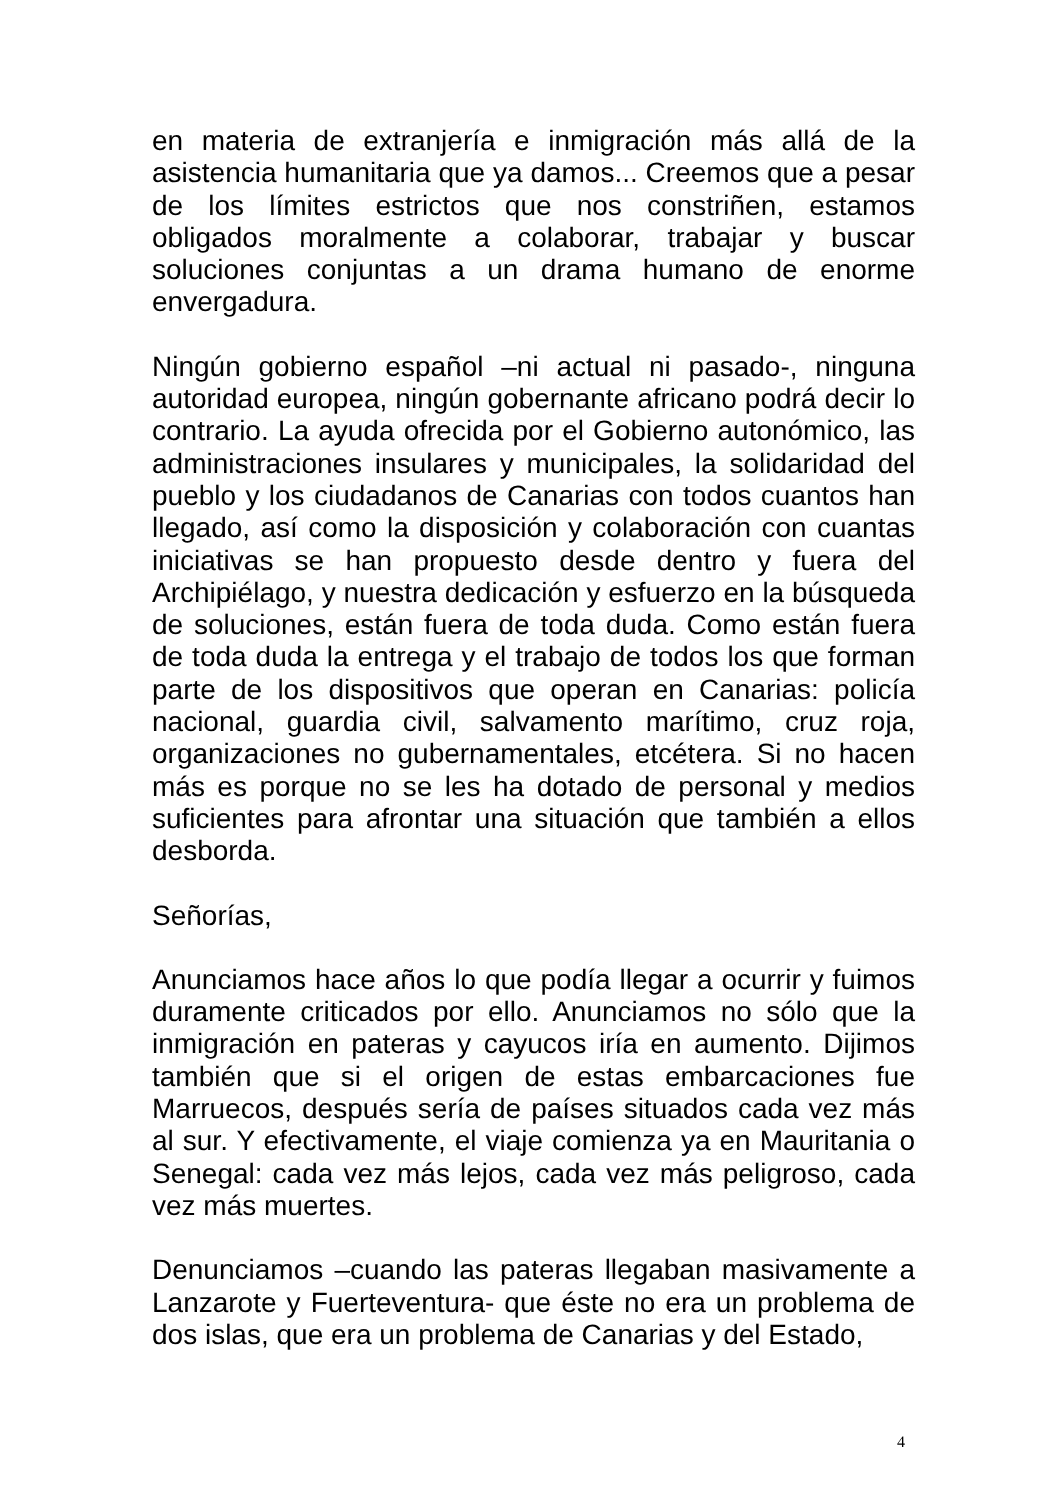en materia de extranjería e inmigración más allá de la asistencia humanitaria que ya damos... Creemos que a pesar de los límites estrictos que nos constriñen, estamos obligados moralmente a colaborar, trabajar y buscar soluciones conjuntas a un drama humano de enorme envergadura.
Ningún gobierno español –ni actual ni pasado-, ninguna autoridad europea, ningún gobernante africano podrá decir lo contrario. La ayuda ofrecida por el Gobierno autonómico, las administraciones insulares y municipales, la solidaridad del pueblo y los ciudadanos de Canarias con todos cuantos han llegado, así como la disposición y colaboración con cuantas iniciativas se han propuesto desde dentro y fuera del Archipiélago, y nuestra dedicación y esfuerzo en la búsqueda de soluciones, están fuera de toda duda. Como están fuera de toda duda la entrega y el trabajo de todos los que forman parte de los dispositivos que operan en Canarias: policía nacional, guardia civil, salvamento marítimo, cruz roja, organizaciones no gubernamentales, etcétera. Si no hacen más es porque no se les ha dotado de personal y medios suficientes para afrontar una situación que también a ellos desborda.
Señorías,
Anunciamos hace años lo que podía llegar a ocurrir y fuimos duramente criticados por ello. Anunciamos no sólo que la inmigración en pateras y cayucos iría en aumento. Dijimos también que si el origen de estas embarcaciones fue Marruecos, después sería de países situados cada vez más al sur. Y efectivamente, el viaje comienza ya en Mauritania o Senegal: cada vez más lejos, cada vez más peligroso, cada vez más muertes.
Denunciamos –cuando las pateras llegaban masivamente a Lanzarote y Fuerteventura- que éste no era un problema de dos islas, que era un problema de Canarias y del Estado,
4